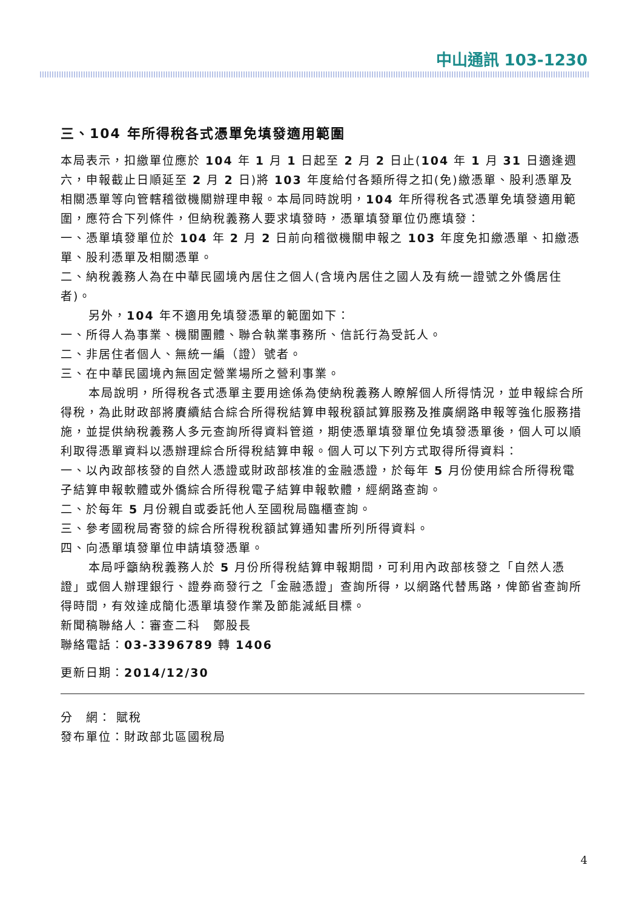中山通訊 103-1230
三、104 年所得稅各式憑單免填發適用範圍
本局表示，扣繳單位應於 104 年 1 月 1 日起至 2 月 2 日止(104 年 1 月 31 日適逢週六，申報截止日順延至 2 月 2 日)將 103 年度給付各類所得之扣(免)繳憑單、股利憑單及相關憑單等向管轄稽徵機關辦理申報。本局同時說明，104 年所得稅各式憑單免填發適用範圍，應符合下列條件，但納稅義務人要求填發時，憑單填發單位仍應填發：
一、憑單填發單位於 104 年 2 月 2 日前向稽徵機關申報之 103 年度免扣繳憑單、扣繳憑單、股利憑單及相關憑單。
二、納稅義務人為在中華民國境內居住之個人(含境內居住之國人及有統一證號之外僑居住者)。
另外，104 年不適用免填發憑單的範圍如下：
一、所得人為事業、機關團體、聯合執業事務所、信託行為受託人。
二、非居住者個人、無統一編（證）號者。
三、在中華民國境內無固定營業場所之營利事業。
本局說明，所得稅各式憑單主要用途係為使納稅義務人瞭解個人所得情況，並申報綜合所得稅，為此財政部將賡續結合綜合所得稅結算申報稅額試算服務及推廣網路申報等強化服務措施，並提供納稅義務人多元查詢所得資料管道，期使憑單填發單位免填發憑單後，個人可以順利取得憑單資料以憑辦理綜合所得稅結算申報。個人可以下列方式取得所得資料：
一、以內政部核發的自然人憑證或財政部核准的金融憑證，於每年 5 月份使用綜合所得稅電子結算申報軟體或外僑綜合所得稅電子結算申報軟體，經網路查詢。
二、於每年 5 月份親自或委託他人至國稅局臨櫃查詢。
三、參考國稅局寄發的綜合所得稅稅額試算通知書所列所得資料。
四、向憑單填發單位申請填發憑單。
本局呼籲納稅義務人於 5 月份所得稅結算申報期間，可利用內政部核發之「自然人憑證」或個人辦理銀行、證券商發行之「金融憑證」查詢所得，以網路代替馬路，俾節省查詢所得時間，有效達成簡化憑單填發作業及節能減紙目標。
新聞稿聯絡人：審查二科　鄭股長
聯絡電話：03-3396789 轉 1406
更新日期：2014/12/30
分　網： 賦稅
發布單位：財政部北區國稅局
4